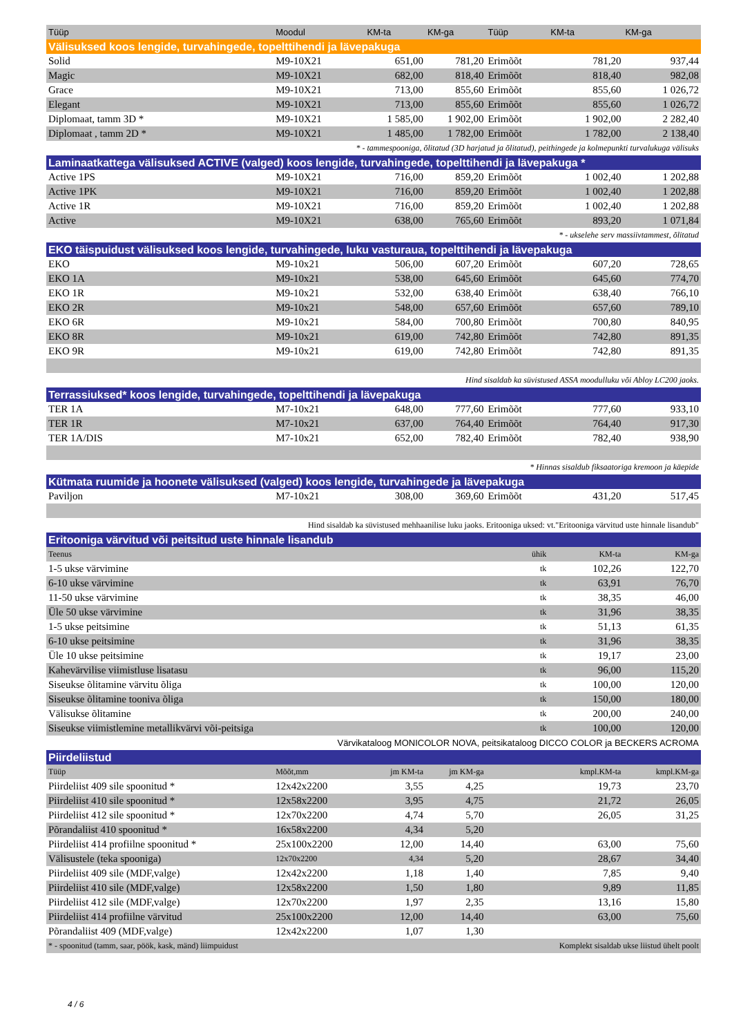| Tüüp | Moodul | KM-ta | KM-ga | Tüüp | KM-ta | KM-ga |
| --- | --- | --- | --- | --- | --- | --- |
| Välisuksed koos lengide, turvahingede, topelttihendi ja lävepakuga | | | | | | |
| Solid | M9-10X21 | 651,00 | 781,20 | Erimõõt | 781,20 | 937,44 |
| Magic | M9-10X21 | 682,00 | 818,40 | Erimõõt | 818,40 | 982,08 |
| Grace | M9-10X21 | 713,00 | 855,60 | Erimõõt | 855,60 | 1 026,72 |
| Elegant | M9-10X21 | 713,00 | 855,60 | Erimõõt | 855,60 | 1 026,72 |
| Diplomaat, tamm 3D * | M9-10X21 | 1 585,00 | 1 902,00 | Erimõõt | 1 902,00 | 2 282,40 |
| Diplomaat , tamm 2D * | M9-10X21 | 1 485,00 | 1 782,00 | Erimõõt | 1 782,00 | 2 138,40 |
| * - tammespooniga, õlitatud (3D harjatud ja õlitatud), peithingede ja kolmepunkti turvalukuga välisuks | | | | | | |
| Laminaatkattega välisuksed ACTIVE (valged) koos lengide, turvahingede, topelttihendi ja lävepakuga * | | | | | | |
| Active 1PS | M9-10X21 | 716,00 | 859,20 | Erimõõt | 1 002,40 | 1 202,88 |
| Active 1PK | M9-10X21 | 716,00 | 859,20 | Erimõõt | 1 002,40 | 1 202,88 |
| Active 1R | M9-10X21 | 716,00 | 859,20 | Erimõõt | 1 002,40 | 1 202,88 |
| Active | M9-10X21 | 638,00 | 765,60 | Erimõõt | 893,20 | 1 071,84 |
| * - ukselehe serv massiivtammest, õlitatud | | | | | | |
| EKO täispuidust välisuksed koos lengide, turvahingede, luku vasturaua, topelttihendi ja lävepakuga | | | | | | |
| EKO | M9-10x21 | 506,00 | 607,20 | Erimõõt | 607,20 | 728,65 |
| EKO 1A | M9-10x21 | 538,00 | 645,60 | Erimõõt | 645,60 | 774,70 |
| EKO 1R | M9-10x21 | 532,00 | 638,40 | Erimõõt | 638,40 | 766,10 |
| EKO 2R | M9-10x21 | 548,00 | 657,60 | Erimõõt | 657,60 | 789,10 |
| EKO 6R | M9-10x21 | 584,00 | 700,80 | Erimõõt | 700,80 | 840,95 |
| EKO 8R | M9-10x21 | 619,00 | 742,80 | Erimõõt | 742,80 | 891,35 |
| EKO 9R | M9-10x21 | 619,00 | 742,80 | Erimõõt | 742,80 | 891,35 |
| Hind sisaldab ka süvistused ASSA moodulluku või Abloy LC200 jaoks. | | | | | | |
| Terrassiuksed* koos lengide, turvahingede, topelttihendi ja lävepakuga | | | | | | |
| TER 1A | M7-10x21 | 648,00 | 777,60 | Erimõõt | 777,60 | 933,10 |
| TER 1R | M7-10x21 | 637,00 | 764,40 | Erimõõt | 764,40 | 917,30 |
| TER 1A/DIS | M7-10x21 | 652,00 | 782,40 | Erimõõt | 782,40 | 938,90 |
| * Hinnas sisaldub fiksaatoriga kremoon ja käepide | | | | | | |
| Kütmata ruumide ja hoonete välisuksed (valged) koos lengide, turvahingede ja lävepakuga | | | | | | |
| Paviljon | M7-10x21 | 308,00 | 369,60 | Erimõõt | 431,20 | 517,45 |
| Hind sisaldab ka süvistused mehhaanilise luku jaoks. Eritooniga uksed: vt."Eritooniga värvitud uste hinnale lisandub" | | | | | | |
| Eritooniga värvitud või peitsitud uste hinnale lisandub | | | | | | |
| Teenus | | | | ühik | KM-ta | KM-ga |
| 1-5 ukse värvimine | | | | tk | 102,26 | 122,70 |
| 6-10 ukse värvimine | | | | tk | 63,91 | 76,70 |
| 11-50 ukse värvimine | | | | tk | 38,35 | 46,00 |
| Üle 50 ukse värvimine | | | | tk | 31,96 | 38,35 |
| 1-5 ukse peitsimine | | | | tk | 51,13 | 61,35 |
| 6-10 ukse peitsimine | | | | tk | 31,96 | 38,35 |
| Üle 10 ukse peitsimine | | | | tk | 19,17 | 23,00 |
| Kahevärvilise viimistluse lisatasu | | | | tk | 96,00 | 115,20 |
| Siseukse õlitamine värvitu õliga | | | | tk | 100,00 | 120,00 |
| Siseukse õlitamine tooniva õliga | | | | tk | 150,00 | 180,00 |
| Välisukse õlitamine | | | | tk | 200,00 | 240,00 |
| Siseukse viimistlemine metallikvärvi või-peitsiga | | | | tk | 100,00 | 120,00 |
| Värvikataloog MONICOLOR NOVA, peitsikataloog DICCO COLOR ja BECKERS ACROMA | | | | | | |
| Piirdeliistud | | | | | | |
| Tüüp | Mõõt,mm | jm KM-ta | jm KM-ga | | kmpl.KM-ta | kmpl.KM-ga |
| Piirdeliist 409 sile spoonitud * | 12x42x2200 | 3,55 | 4,25 | | 19,73 | 23,70 |
| Piirdeliist 410 sile spoonitud * | 12x58x2200 | 3,95 | 4,75 | | 21,72 | 26,05 |
| Piirdeliist 412 sile spoonitud * | 12x70x2200 | 4,74 | 5,70 | | 26,05 | 31,25 |
| Põrandaliist 410 spoonitud * | 16x58x2200 | 4,34 | 5,20 | | | |
| Piirdeliist 414 profiilne spoonitud * | 25x100x2200 | 12,00 | 14,40 | | 63,00 | 75,60 |
| Välisustele (teka spooniga) | 12x70x2200 | 4,34 | 5,20 | | 28,67 | 34,40 |
| Piirdeliist 409 sile (MDF,valge) | 12x42x2200 | 1,18 | 1,40 | | 7,85 | 9,40 |
| Piirdeliist 410 sile (MDF,valge) | 12x58x2200 | 1,50 | 1,80 | | 9,89 | 11,85 |
| Piirdeliist 412 sile (MDF,valge) | 12x70x2200 | 1,97 | 2,35 | | 13,16 | 15,80 |
| Piirdeliist 414 profiilne värvitud | 25x100x2200 | 12,00 | 14,40 | | 63,00 | 75,60 |
| Põrandaliist 409 (MDF,valge) | 12x42x2200 | 1,07 | 1,30 | | | |
| * - spoonitud (tamm, saar, pöök, kask, mänd) liimpuidust | | | | Komplekt sisaldab ukse liistud ühelt poolt | | |
4 / 6